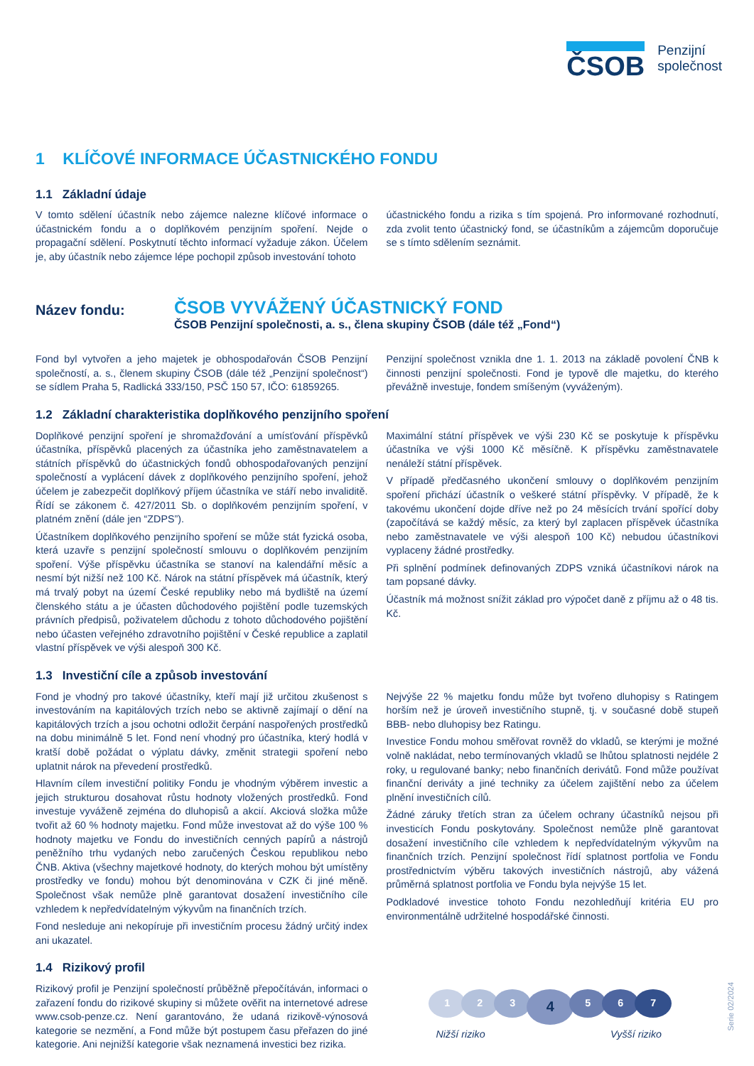ČSOB
Penzijní
společnost
1 KLÍČOVÉ INFORMACE ÚČASTNICKÉHO FONDU
1.1 Základní údaje
V tomto sdělení účastník nebo zájemce nalezne klíčové informace o účastnickém fondu a o doplňkovém penzijním spoření. Nejde o propagační sdělení. Poskytnutí těchto informací vyžaduje zákon. Účelem je, aby účastník nebo zájemce lépe pochopil způsob investování tohoto
účastnického fondu a rizika s tím spojená. Pro informované rozhodnutí, zda zvolit tento účastnický fond, se účastníkům a zájemcům doporučuje se s tímto sdělením seznámit.
Název fondu:
ČSOB VYVÁŽENÝ ÚČASTNICKÝ FOND
ČSOB Penzijní společnosti, a. s., člena skupiny ČSOB (dále též „Fond“)
Fond byl vytvořen a jeho majetek je obhospodařován ČSOB Penzijní společností, a. s., členem skupiny ČSOB (dále též „Penzijní společnost“) se sídlem Praha 5, Radlická 333/150, PSČ 150 57, IČO: 61859265.
Penzijní společnost vznikla dne 1. 1. 2013 na základě povolení ČNB k činnosti penzijní společnosti. Fond je typově dle majetku, do kterého převážně investuje, fondem smíšeným (vyváženým).
1.2 Základní charakteristika doplňkového penzijního spoření
Doplňkové penzijní spoření je shromažďování a umísťování příspěvků účastníka, příspěvků placených za účastníka jeho zaměstnavatelem a státních příspěvků do účastnických fondů obhospodařovaných penzijní společností a vyplácení dávek z doplňkového penzijního spoření, jehož účelem je zabezpečit doplňkový příjem účastníka ve stáří nebo invaliditě. Řídí se zákonem č. 427/2011 Sb. o doplňkovém penzijním spoření, v platném znění (dále jen “ZDPS”).
Účastníkem doplňkového penzijního spoření se může stát fyzická osoba, která uzavře s penzijní společností smlouvu o doplňkovém penzijním spoření. Výše příspěvku účastníka se stanoví na kalendářní měsíc a nesmí být nižší než 100 Kč. Nárok na státní příspěvek má účastník, který má trvalý pobyt na území České republiky nebo má bydliště na území členského státu a je účasten důchodového pojištění podle tuzemských právních předpisů, poživatelem důchodu z tohoto důchodového pojištění nebo účasten veřejného zdravotního pojištění v České republice a zaplatil vlastní příspěvek ve výši alespoň 300 Kč.
Maximální státní příspěvek ve výši 230 Kč se poskytuje k příspěvku účastníka ve výši 1000 Kč měsíčně. K příspěvku zaměstnavatele nenáleží státní příspěvek.
V případě předčasného ukončení smlouvy o doplňkovém penzijním spoření přichází účastník o veškeré státní příspěvky. V případě, že k takovému ukončení dojde dříve než po 24 měsících trvání spořící doby (započítává se každý měsíc, za který byl zaplacen příspěvek účastníka nebo zaměstnavatele ve výši alespoň 100 Kč) nebudou účastníkovi vyplaceny žádné prostředky.
Při splnění podmínek definovaných ZDPS vzniká účastníkovi nárok na tam popsané dávky.
Účastník má možnost snížit základ pro výpočet daně z příjmu až o 48 tis. Kč.
1.3 Investiční cíle a způsob investování
Fond je vhodný pro takové účastníky, kteří mají již určitou zkušenost s investováním na kapitálových trzích nebo se aktivně zajímají o dění na kapitálových trzích a jsou ochotni odložit čerpání naspořených prostředků na dobu minimálně 5 let. Fond není vhodný pro účastníka, který hodlá v kratší době požádat o výplatu dávky, změnit strategii spoření nebo uplatnit nárok na převedení prostředků.
Hlavním cílem investiční politiky Fondu je vhodným výběrem investic a jejich strukturou dosahovat růstu hodnoty vložených prostředků. Fond investuje vyváženě zejména do dluhopisů a akcií. Akciová složka může tvořit až 60 % hodnoty majetku. Fond může investovat až do výše 100 % hodnoty majetku ve Fondu do investičních cenných papírů a nástrojů peněžního trhu vydaných nebo zaručených Českou republikou nebo ČNB. Aktiva (všechny majetkové hodnoty, do kterých mohou být umístěny prostředky ve fondu) mohou být denominována v CZK či jiné měně. Společnost však nemůže plně garantovat dosažení investičního cíle vzhledem k nepředvídatelným výkyvům na finančních trzích.
Fond nesleduje ani nekopíruje při investičním procesu žádný určitý index ani ukazatel.
Nejvýše 22 % majetku fondu může byt tvořeno dluhopisy s Ratingem horším než je úroveň investičního stupně, tj. v současné době stupeň BBB- nebo dluhopisy bez Ratingu.
Investice Fondu mohou směřovat rovněž do vkladů, se kterými je možné volně nakládat, nebo termínovaných vkladů se lhůtou splatnosti nejdéle 2 roky, u regulované banky; nebo finančních derivátů. Fond může používat finanční deriváty a jiné techniky za účelem zajištění nebo za účelem plnění investičních cílů.
Žádné záruky třetích stran za účelem ochrany účastníků nejsou při investicích Fondu poskytovány. Společnost nemůže plně garantovat dosažení investičního cíle vzhledem k nepředvídatelným výkyvům na finančních trzích. Penzijní společnost řídí splatnost portfolia ve Fondu prostřednictvím výběru takových investičních nástrojů, aby vážená průměrná splatnost portfolia ve Fondu byla nejvýše 15 let.
Podkladové investice tohoto Fondu nezohledňují kritéria EU pro environmentálně udržitelné hospodářské činnosti.
1.4 Rizikový profil
Rizikový profil je Penzijní společností průběžně přepočítáván, informaci o zařazení fondu do rizikové skupiny si můžete ověřit na internetové adrese www.csob-penze.cz. Není garantováno, že udaná rizikově-výnosová kategorie se nezmění, a Fond může být postupem času přeřazen do jiné kategorie. Ani nejnižší kategorie však neznamená investici bez rizika.
1234567
Nižší riziko Vyšší riziko
Serie 02/2024